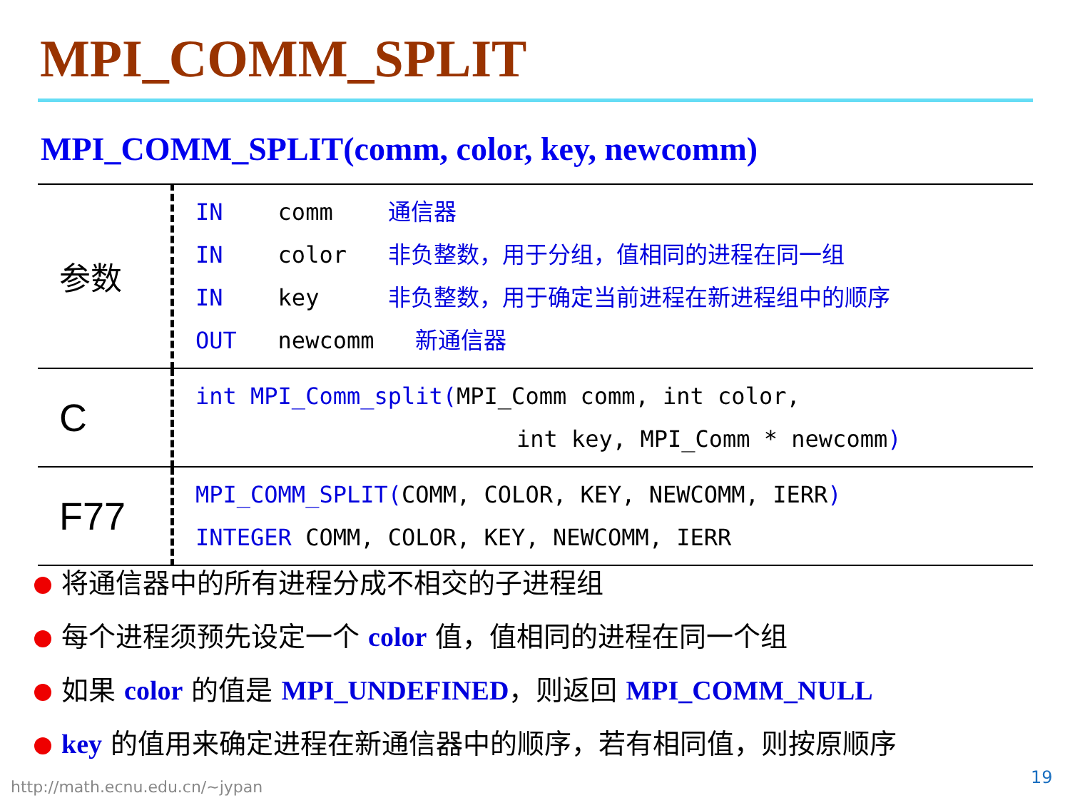MPI_COMM_SPLIT
MPI_COMM_SPLIT(comm, color, key, newcomm)
| 参数 | IN comm 通信器 IN color 非负整数，用于分组，值相同的进程在同一组 IN key 非负整数，用于确定当前进程在新进程组中的顺序 OUT newcomm 新通信器 |
| C | int MPI_Comm_split( MPI_Comm comm, int color, int key, MPI_Comm * newcomm ) |
| F77 | MPI_COMM_SPLIT( COMM, COLOR, KEY, NEWCOMM, IERR ) INTEGER COMM, COLOR, KEY, NEWCOMM, IERR |
将通信器中的所有进程分成不相交的子进程组
每个进程须预先设定一个 color 值，值相同的进程在同一个组
如果 color 的值是 MPI_UNDEFINED，则返回 MPI_COMM_NULL
key 的值用来确定进程在新通信器中的顺序，若有相同值，则按原顺序
http://math.ecnu.edu.cn/~jypan 19